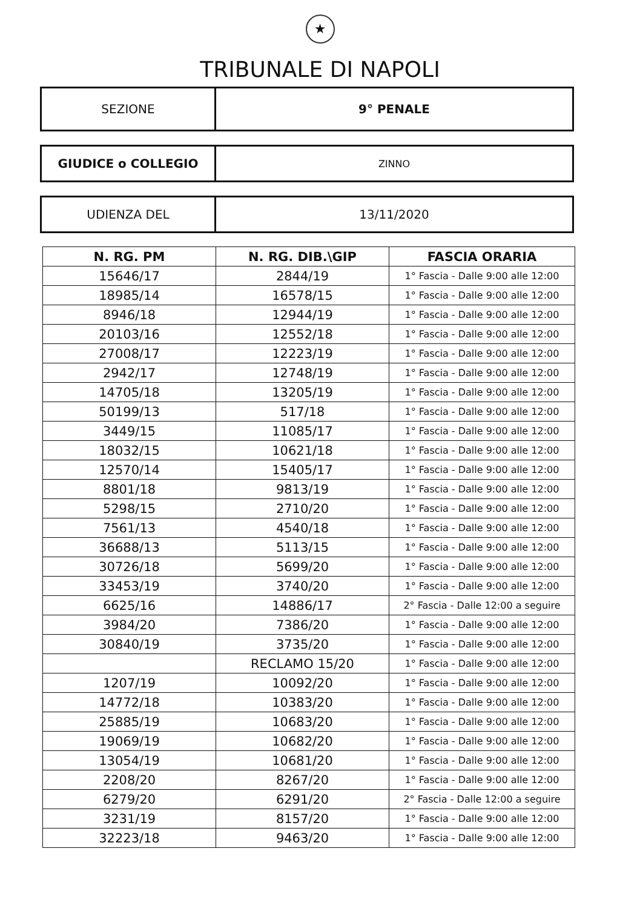★
TRIBUNALE DI NAPOLI
SEZIONE 9° PENALE
GIUDICE o COLLEGIO
ZINNO
UDIENZA DEL 13/11/2020
| N. RG. PM | N. RG. DIB.\GIP | FASCIA ORARIA |
| --- | --- | --- |
| 15646/17 | 2844/19 | 1° Fascia - Dalle 9:00 alle 12:00 |
| 18985/14 | 16578/15 | 1° Fascia - Dalle 9:00 alle 12:00 |
| 8946/18 | 12944/19 | 1° Fascia - Dalle 9:00 alle 12:00 |
| 20103/16 | 12552/18 | 1° Fascia - Dalle 9:00 alle 12:00 |
| 27008/17 | 12223/19 | 1° Fascia - Dalle 9:00 alle 12:00 |
| 2942/17 | 12748/19 | 1° Fascia - Dalle 9:00 alle 12:00 |
| 14705/18 | 13205/19 | 1° Fascia - Dalle 9:00 alle 12:00 |
| 50199/13 | 517/18 | 1° Fascia - Dalle 9:00 alle 12:00 |
| 3449/15 | 11085/17 | 1° Fascia - Dalle 9:00 alle 12:00 |
| 18032/15 | 10621/18 | 1° Fascia - Dalle 9:00 alle 12:00 |
| 12570/14 | 15405/17 | 1° Fascia - Dalle 9:00 alle 12:00 |
| 8801/18 | 9813/19 | 1° Fascia - Dalle 9:00 alle 12:00 |
| 5298/15 | 2710/20 | 1° Fascia - Dalle 9:00 alle 12:00 |
| 7561/13 | 4540/18 | 1° Fascia - Dalle 9:00 alle 12:00 |
| 36688/13 | 5113/15 | 1° Fascia - Dalle 9:00 alle 12:00 |
| 30726/18 | 5699/20 | 1° Fascia - Dalle 9:00 alle 12:00 |
| 33453/19 | 3740/20 | 1° Fascia - Dalle 9:00 alle 12:00 |
| 6625/16 | 14886/17 | 2° Fascia - Dalle 12:00 a seguire |
| 3984/20 | 7386/20 | 1° Fascia - Dalle 9:00 alle 12:00 |
| 30840/19 | 3735/20 | 1° Fascia - Dalle 9:00 alle 12:00 |
| | RECLAMO 15/20 | 1° Fascia - Dalle 9:00 alle 12:00 |
| 1207/19 | 10092/20 | 1° Fascia - Dalle 9:00 alle 12:00 |
| 14772/18 | 10383/20 | 1° Fascia - Dalle 9:00 alle 12:00 |
| 25885/19 | 10683/20 | 1° Fascia - Dalle 9:00 alle 12:00 |
| 19069/19 | 10682/20 | 1° Fascia - Dalle 9:00 alle 12:00 |
| 13054/19 | 10681/20 | 1° Fascia - Dalle 9:00 alle 12:00 |
| 2208/20 | 8267/20 | 1° Fascia - Dalle 9:00 alle 12:00 |
| 6279/20 | 6291/20 | 2° Fascia - Dalle 12:00 a seguire |
| 3231/19 | 8157/20 | 1° Fascia - Dalle 9:00 alle 12:00 |
| 32223/18 | 9463/20 | 1° Fascia - Dalle 9:00 alle 12:00 |